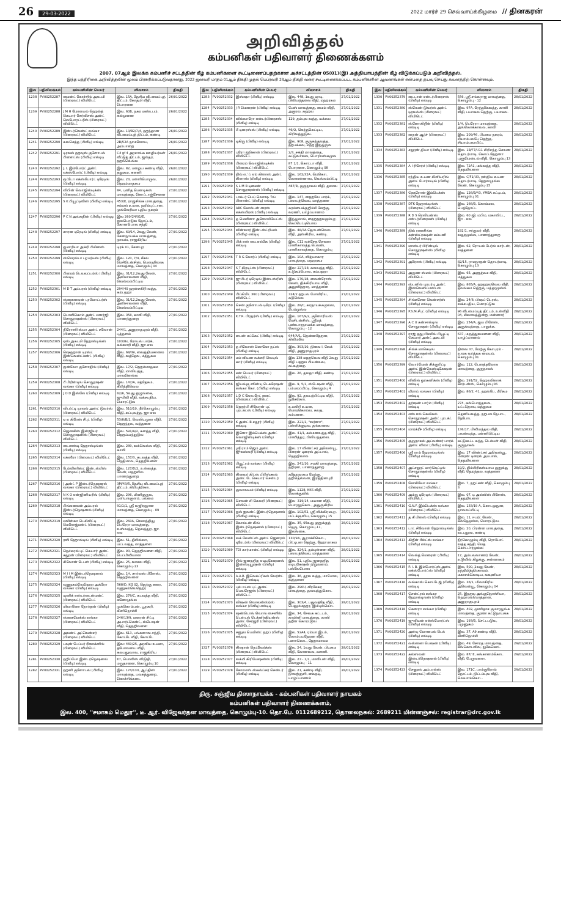26 29-03-2022
2022 மார்ச் 29 செவ்வாய்க்கிழமை // தினகரன்
அறிவித்தல்
கம்பனிகள் பதிவாளர் திணைக்களம்
2007, 07ஆம் இலக்க கம்பனிச் சட்டத்தின் கீழ் கம்பனிகளை கூட்டிணைப்பதற்கான அச்சட்டத்தின் 05(01)(இ) அத்தியாயத்தின் கீழ் விடுக்கப்படும் அறிவித்தல்.
இந்த பத்திரிகை அறிவித்தலின் மூலம் பிரசுரிக்கப்படுவதானது, 2022 ஜனவரி மாதம் 01ஆம் திகதி முதல் பெப்ரவரி 28ஆம் திகதி வரை கூட்டிணைக்கப்பட்ட கம்பனிகளின் ஆவணங்கள் என்பதை தயவு செய்து கவனத்திற் கொள்ளவும்.
| இல | பதிவிலக்கம் | கம்பனியின் பெயர் | விலாசம் | திகதி |
| --- | --- | --- | --- | --- |
| 1238 | PV00252287 | மைன்ட் கோச்சிங் அகடமி (பிரைவட்) லிமிடெட் | இல. 15A, தேசிய வீடமைப்புத் திட்டம், கோதமி வீதி, பொரளை | 26/01/2022 |
| 1239 | PV00252288 | J M H மோபைல் ஹெல்த் கெயார் சேர்விசஸ் அன்ட் லெபோரட்டரீஸ் (பிரைவட்) லிமிடெட் | இல. 60B, நகர மண்டபம், கல்முனை | 26/01/2022 |
| 1240 | PV00252289 | இன்டர்வெஸ்ட் லங்கா (பிரைவட்) லிமிடெட் | இல. 13/B2/7/4, ஹந்தான வீடமைப்புத் திட்டம், கண்டி | 26/01/2022 |
| 1241 | PV00252290 | சுவசெத்த (பிவீடி) எல்டிடி | 2B/52A நாமலோய, அம்பாறை | 26/01/2022 |
| 1242 | PV00252291 | டிரவல் ஹவுஸ் குளோபல் பிளைட்ஸ் (பிவீடி) எல்டிடி | C4 gf 4 அரசாங்க ஊழியர்கள் வீட்டுத் திட்டம், ஜல்தர, ஹங்வெல்ல | 26/01/2022 |
| 1243 | PV00252292 | J. I. இம்போர்ட் அன்ட் எக்ஸ்போர்ட் (பிவீடி) எல்டிடி | இல. 82, பழைய கண்டி வீதி, தலுகம, களனி | 26/01/2022 |
| 1244 | PV00252293 | ஒட்டோ எக்ஸ்போர்ட் டிரேடிங் (பிவீடி) எல்டிடி | இல. 23, பள்ளிபொருவ, ஹெம்மாதகம | 26/01/2022 |
| 1245 | PV00252294 | விபின் லொஜிஸ்டிக்ஸ் (பிரைவட்) லிமிடெட் | 84, புனித பெனடிக்ஸ் மாவத்தை, கொட்டாஞ்சேனை | 27/01/2022 |
| 1246 | PV00252295 | S K பியூட்டிலின் (பிவீடி) எல்டிடி | 453/E, ராஜசிங்க மாவத்தை, சம்மல் உயன, ஹிம்புட்டான, முல்லேரியா புதிய நகரம் | 27/01/2022 |
| 1247 | PV00252296 | P C N அல்கதின் (பிவீடி) எல்டிடி | இல 260/24/01/E, ஒலபொடுவ தோட்டம், கோனபொல சந்தி | 27/01/2022 |
| 1248 | PV00252297 | சாரன டிரேடிங் (பிவீடி) எல்டிடி | இல. 69/14, 2வது லேன், சேனநாயக்க மாவத்தை, நாவல, ராஜகிரிய | 27/01/2022 |
| 1249 | PV00252298 | ஓமாரியா அக்ரி பிசினஸ் (பிவீடி) எல்டிடி | டிரக் 01, சேனபுர | 27/01/2022 |
| 1250 | PV00252299 | ஸ்மெரல்டா புரபர்டீஸ் (பிவீடி) எல்டிடி | இல. 120, 7/4, சீசல் ரெசிடென்சிஸ், பௌதலோக மாவத்தை, கொழும்பு 04 | 27/01/2022 |
| 1251 | PV00252300 | பிரைம் டெவலப்பர்ஸ் (பிவீடி) எல்டிடி | இல. 31/12,2வது லேன், அவிசாவளை வீதி, வெல்லம்பிட்டிய | 27/01/2022 |
| 1252 | PV00252301 | M D T அப்பரல் (பிவீடி) எல்டிடி | 294/40 ஹன்சகிரி வத்த, கம்பஹா | 27/01/2022 |
| 1253 | PV00252302 | ஸ்கைலைன் புரமோட்டர்ஸ் (பிவீடி) எல்டிடி | இல. 31/12,2வது லேன், அவிசாவளை வீதி, வெல்லம்பிட்டிய | 27/01/2022 |
| 1254 | PV00252303 | டொலிகொம் அன்ட் எனர்ஜி சொலூஷன்ஸ் (பிரைவட்) லிமிடெட் | இல. 358, காலி வீதி, பாணந்துறை | 27/01/2022 |
| 1255 | PV00252304 | நிரோஸி ஸ்பா அன்ட் சலோன் (பிரைவட்) லிமிடெட் | 244/1, அனுராதபுரம் வீதி, புத்தளம் | 27/01/2022 |
| 1256 | PV00252305 | ஏஸ் அகடமி ஹோல்டிங்ஸ் (பிவீடி) எல்டிடி | 103/8x, ரோயல் பார்க், கல்வாரி வீதி, ஜா-எல | 27/01/2022 |
| 1257 | PV00252306 | ஷெஹான் டிரஸ்ட் இன்வெஸ்ட்மன்ட் (பிவீடி) எல்டிடி | இல. 68/39, வைத்தியசாலை வீதி, வத்தேவ, மத்துகம | 27/01/2022 |
| 1258 | PV00252307 | ஒன்வோ குளோதிங் (பிவீடி) எல்டிடி | இல. 17/2, ஹெம்மாதகம வீதி, மாவியத்த, மாவனெல்ல | 27/01/2022 |
| 1259 | PV00252308 | பீ பிரின்டிங் சொலூஷன் லங்கா (பிவீடி) எல்டிடி | இல. 147/A, மத்தேகம, கிரிந்திவெல | 27/01/2022 |
| 1260 | PV00252309 | J O D இஸ்லே (பிவீடி) எல்டிடி | 62/6, 5வது ஒழுங்கை, ஜுபிலி வீதி, லக்சபதிய, மொரட்டுவ | 27/01/2022 |
| 1261 | PV00252310 | லிபர்ட்டி டிரவல் அன்ட் டுவர்ஸ் (பிரைவட்) லிமிடெட் | இல. 510/10, நீர்கொழும்பு வீதி, கப்புவத்த, ஜா-எல | 27/01/2022 |
| 1262 | PV00252311 | ஏ ஏ கிரேஸ் சீபுட் (பிவீடி) எல்டிடி | 53/8/B/1, வெலியமுன வீதி, ஹெந்தல, வத்தளை | 27/01/2022 |
| 1263 | PV00252312 | ஜெனசிஸ் இன்ஜியர் சொலூஷன்ஸ் (பிரைவட்) லிமிடெட் | இல. 591/A/2, களத்த வீதி, ஹெய்யந்துடுவ | 27/01/2022 |
| 1264 | PV00252313 | டைனஸ்டி ஹோல்டிங்ஸ் (பிவீடி) எல்டிடி | இல. 289, வக்வெல்ல வீதி, காலி | 27/01/2022 |
| 1265 | PV00252314 | எக்ஸீரா (பிரைவட்) லிமிடெட் | இல. 157/3, கடவத்த வீதி, நெதிமால, தெஹிவளை | 27/01/2022 |
| 1266 | PV00252315 | பேர்வினிஸ்ட் இன்டஸ்ரிஸ் (பிரைவட்) லிமிடெட் | இல. 127/D/2, உஸ்வத்த லேன், மஹவில பாணந்துறை | 27/01/2022 |
| 1267 | PV00252316 | J அன்ட் P இன்டர்நெஷனல் லங்கா (பிரைவட்) லிமிடெட் | 3M/43/5, தேசிய வீடமைப்புத் திட்டம், கிரிபத்கொட | 27/01/2022 |
| 1268 | PV00252317 | N K O என்ஜினியரிங் (பிவீடி) எல்டிடி | இல. 296, மினிகுருல, புளியங்குளம், பல்மை | 27/01/2022 |
| 1269 | PV00252318 | பிங்கலைன் அப்பரல் இன்டர்நெஷனல் (பிவீடி) எல்டிடி | 91/1/1, ஸ்ரீ வஜிரஞான மாவத்தை, கொழும்பு - 09 | 27/01/2022 |
| 1270 | PV00252319 | எவின்கா பெசிலிட்டி மெனேஜ்மன்ட் (பிரைவட்) லிமிடெட் | இல. 260A, வெலந்திது பெரேரா மாவத்தை, உஸ்வத்த, தெலத்துர, ஜா-எல | 27/01/2022 |
| 1271 | PV00252320 | ரவி ஹோல்டிங் (பிவீடி) எல்டிடி | இல. 51, தீவில்லா, யட்டவத்த, மாத்தளை | 27/01/2022 |
| 1272 | PV00252321 | நெச்சுரல் புட் கெயார் அன்ட் சலூன் (பிரைவட்) லிமிடெட் | இல. 93, தெஹிவளை வீதி, பெப்பிலியான | 27/01/2022 |
| 1273 | PV00252322 | சிலோன் டேபள் (பிவீடி) எல்டிடி | இல. 25, வாசல வீதி, கொழும்பு-13 | 27/01/2022 |
| 1274 | PV00252323 | M I I M இன்டர்நெஷனல் (பிவீடி) எல்டிடி | இல. 1H, சார்லஸ் பிளேஸ், தெஹிவளை | 27/01/2022 |
| 1275 | PV00252324 | வுணுகம்வெஹெர அக்ரோ லங்கா (பிவீடி) எல்டிடி | 568/D, KG 02, தெற்கு கரை, வுனுகம்வெஹெர | 27/01/2022 |
| 1276 | PV00252325 | யுனிக் என்டர்டைன்மன்ட் (பிரைவட்) லிமிடெட் | இல. 279/C, கடவத்த வீதி, கணேமுல்ல | 27/01/2022 |
| 1277 | PV00252326 | மிலானோ நோர்தன் (பிவீடி) எல்டிடி | முக்கொம்பன், பூநகரி, கிளிநொச்சி | 27/01/2022 |
| 1278 | PV00252327 | ஸ்கைமெக்ஸ் லங்கா (பிரைவட்) லிமிடெட் | 246/13/9, மரைன் சிட்டி அபார்ட்மென்ட், ஸ்டேஷன் வீதி, தெஹிவளை | 27/01/2022 |
| 1279 | PV00252328 | அவன்ட் அட்வென்சர் (பிரைவட்) லிமிடெட் | இல. 613, பங்களாவ சந்தி, கோட்டே வீதி, கோட்டே | 27/01/2022 |
| 1280 | PV00252329 | டவுன் பேப்பர் ரீசைக்ளிங் (பிரைவட்) லிமிடெட் | இல: 469/25, அரலிய உயன, தபோவனய வீதி, கலபலுவாவ, ராஜகிரிய | 27/01/2022 |
| 1281 | PV00252330 | ஹிப்போ இன்டர்நெஷனல் (பிவீடி) எல்டிடி | E7, பொலிஸ் விடுதி, மருதானை, கொழும்பு 10 | 27/01/2022 |
| 1282 | PV00252331 | ஹனி குளோபல் (பிவீடி) எல்டிடி | இல. 174/130, ஆப்தின் மாவத்தை, பலகத்துறை, கொச்சிக்கடை | 27/01/2022 |
| இல | பதிவிலக்கம் | கம்பனியின் பெயர் | விலாசம் | திகதி |
| --- | --- | --- | --- | --- |
| 1283 | PV00252332 | இஸ்ஷா (பிவீடி) எல்டிடி | இல. 448, 1வது மாடி, பிலியந்தலை வீதி, மஹரகம | 27/01/2022 |
| 1284 | PV00252333 | J R மெரைன் (பிவீடி) எல்டிடி | பேஸ் மாவத்தை, மைம் வீதி, அகுரல, கஹவ | 27/01/2022 |
| 1285 | PV00252334 | வில்லாரோ என்டர்பிரைசஸ் (பிவீடி) எல்டிடி | 129, தம்புவ வத்த, யக்கல | 27/01/2022 |
| 1286 | PV00252335 | பீ டிரைஸ்ஸ் (பிவீடி) எல்டிடி | 46/O, கெந்தகெட்டிய, கிரிவத்துடுவ. | 27/01/2022 |
| 1287 | PV00252336 | டிகிரு (பிவீடி) எல்டிடி | இல. 908, குருகந்தவத்த, ஹபக்கல, மஹ இந்துருவ | 27/01/2022 |
| 1288 | PV00252337 | புரோ ஐகொன் (பிரைவட்) லிமிடெட் | 2/3, சக்தி மாவத்தை, கட்டுவாவல, பொரலஸ்கமுவ | 27/01/2022 |
| 1289 | PV00252338 | பிரைம் லொஜிஸ்டிக்ஸ் (பிரைவட்) லிமிடெட் | 87 1/1, கொட்டா வீதி, பொரளை, கொழும்பு 08 | 27/01/2022 |
| 1290 | PV00252339 | நிவ் எ.்ப் எம் கிளாஸ் அன்ட் கிளாஸ் (பிவீடி) எல்டிடி | இல. 162/32A, மெகொட கொலன்னாவ, வெல்லம்பிட்டி | 27/01/2022 |
| 1291 | PV00252340 | S L M B டிசைன் சொலூஷன்ஸ் (பிவீடி) எல்டிடி | 487/B, குருநாகல் வீதி, தலாவ | 27/01/2022 |
| 1292 | PV00252341 | டாக்டர் பெப் வொஷ ிங் பிளான்ட் (பிவீடி) எல்டிடி | இல. 147, ஹைவே பார்க், பலாபத்வெல, மாத்தளை | 27/01/2022 |
| 1293 | PV00252342 | ABC கோல்டன் ரைஸ் எக்ஸ்பிரஸ் (பிவீடி) எல்டிடி | கரம்பைக்குறிச்சி மேற்கு, வரணி, யாழ்ப்பாணம் | 27/01/2022 |
| 1294 | PV00252343 | த மெலினா அஸோசியேட்ஸ் (பிரைவட்) லிமிடெட் | இந்துமால், ஹைஹலகும்புர, கெப்பெட்டிபொல | 27/01/2022 |
| 1295 | PV00252344 | வின்வார் இன்டஸ்ட்ரியல் (பிவீடி) எல்டிடி | இல. 48/3A தொடன்வெல வீதி, அஸ்கிரிய, கண்டி. | 27/01/2022 |
| 1296 | PV00252345 | பிக் என் பை.எல்கே (பிவீடி) எல்டிடி | இல. C12 லக்சேத செவன மாளிகாவத்த பெலஸ், மாளிகாவத்தை, கொழும்பு | 27/01/2022 |
| 1297 | PV00252346 | T R G கோர்ப் (பிவீடி) எல்டிடி | இல. 10A, வித்யாகார மாவத்தை, மஹரகம | 27/01/2022 |
| 1298 | PV00252347 | S T கிரடிட்ஸ் (பிரைவட்) லிமிடெட் | இல: 227/18, கலவத்த வீதி, உடுகம்பொல, கம்பஹா | 27/01/2022 |
| 1299 | PV00252348 | ஜுபிடர் டிரேடிங் இன்டஸ்ரிஸ் (பிரைவட்) லிமிடெட் | இல. 170/18, வைன்ரோஸ் லேன், திக்கிரியாய வீதி, அலுவிஹார, மாத்தளை | 27/01/2022 |
| 1300 | PV00252349 | பிட்கிபிட் 360 (பிரைவட்) லிமிடெட் | 324/2 ஹபல போமிரிய, கடுவெல | 27/01/2022 |
| 1301 | PV00252350 | சென் குளோபல் டிரேட் (பிவீடி) எல்டிடி | இல. 28/C, கரநாயக்கமுல்ல, பெம்முல்ல | 27/01/2022 |
| 1302 | PV00252351 | K.T.R. பிரதர்ஸ் (பிவீடி) எல்டிடி | இல. 167/9/2, குளோரியஸ் ரெசிடன்சிஸ், ஸ்ரீமத் பண்டாரநாயக்க மாவத்தை, கொழும்பு - 12 | 27/01/2022 |
| 1303 | PV00252352 | பைன் கட்கெட் (பிவீடி) எல்டிடி | 644/A/1, தென்னஹேன, கிலிமலே | 27/01/2022 |
| 1304 | PV00252353 | த சிலோன் கொகோ நட்ஸ் (பிவீடி) எல்டிடி | இல. 393/10, நிலை I, லேக் வீதி, அனுராதபுரம் | 27/01/2022 |
| 1305 | PV00252354 | மம் லியன லக்சரி வெடிங் கார் (பிவீடி) எல்டிடி | இல 138 மஹவெல வீதி 2வது வீதி பஹல பியன்வல, கடவத்தை | 27/01/2022 |
| 1306 | PV00252355 | சன் பெயர் (பிரைவட்) லிமிடெட் | இல. 26, தலதா வீதி, கண்டி | 27/01/2022 |
| 1307 | PV00252356 | ஜியங்கு ஸின்யு டெகரேஷன் லங்கா கோ. (பிவீடி) எல்டிடி | இல. 9, 5/1, ஸ்டேஷன் வீதி, பம்பலப்பிட்டி, கொழும்பு 4 | 27/01/2022 |
| 1308 | PV00252357 | L D C கோபரேட் கைட் (பிரைவட்) லிமிடெட் | இல. 92, தலபத்பிட்டிய வீதி, நுகேகொட | 27/01/2022 |
| 1309 | PV00252358 | ஹெர்பி சிலோன் புட் புரடக்ட்ஸ் (பிவீடி) எல்டிடி | உமகிரி உயன, மொரகொல்ல, கலத, கம்பளை. | 27/01/2022 |
| 1310 | PV00252359 | K அன்ட் B சதூர் (பிவீடி) எல்டிடி | இல. 221/1, "வர்னா", பள்ளிக்குடிவ, தங்காலை | 27/01/2022 |
| 1311 | PV00252360 | இனோ இம்பெக்ஸ் அன்ட் லொஜிஸ்டிக்ஸ் (பிவீடி) எல்டிடி | இல. 41/1, கம்மனவத்த வீதி, மாவித்தர, பிலியந்தலை. | 27/01/2022 |
| 1312 | PV00252361 | ஸ்ரீ ராம் ஜெம் அன்ட் ஜுவல்லரி (பிவீடி) எல்டிடி | இல. 17 விண்ட்சர் அவென்யூ, மரைன் டிரைவ் அப்பால், தெஹிவால | 27/01/2022 |
| 1313 | PV00252362 | பியூட்ரம் லங்கா (பிவீடி) எல்டிடி | இல. 241/10, சமகி மாவத்தை, ஹிரன, பாணந்துறை | 27/01/2022 |
| 1314 | PV00252363 | கினவர் கிட்ஸ் பிரிஸ்கூல் அன்ட் டே கெயார் சென்டர் (பிவீடி) எல்டிடி | கஹேநாகம மேற்கு, ஹிதெல்லன, இரத்தினபுரி | 27/01/2022 |
| 1315 | PV00252364 | குவாலயம் (பிவீடி) எல்டிடி | இல. 1128, KKS வீதி, கொக்குவில் | 27/01/2022 |
| 1316 | PV00252365 | செவன் சி கெலரி (பிரைவட்) லிமிடெட் | இல- 319/14, மயான வீதி, பொரலுகொட, அதுருகிரிய | 27/01/2022 |
| 1317 | PV00252366 | ஓல் ஐலன்ட் இன்டர்நெஷனல் (பிவீடி) எல்டிடி | இல. 102/52, ஸ்ரீ விக்கிரமபுர, மட்டக்குளிய, கொழும்பு 15 | 28/01/2022 |
| 1318 | PV00252367 | கோல்டன் கிங் இன்டர்நெஷனல் (பிரைவட்) லிமிடெட் | இல. 35, 05வது குறுக்குத் தெரு, கொழும்பு-11, இலங்கை. | 28/01/2022 |
| 1319 | PV00252368 | லக் லேன்ட்ஸ் அன்ட் ஜெனரல் டிரேடர்ஸ் (பிரைவட்) லிமிடெட் | 130/9A, ஆராச்சிகொட, பிட்டிபன தெற்கு, ஹோமாகம | 28/01/2022 |
| 1320 | PV00252369 | TDI கார்மான்ட் (பிவீடி) எல்டிடி | இல. 324/1, தம்புள்ளை வீதி, பலாபத்வெல, மாத்தளை | 28/01/2022 |
| 1321 | PV00252370 | நிவ் ஜனஹித எடியுகேஷனல் இன்ஸ்டியூஷன் (பிவீடி) எல்டிடி | இல. 51, புதிய ஜனஹித எடியுகேஷன் நிறுவனம், பல்லேபொல | 28/01/2022 |
| 1322 | PV00252371 | A.A.R. இலெக்ட்ரிகல் வேர்ள்ட் (பிவீடி) எல்டிடி | இல. 36, தூவ வத்த, மாபோல, வத்தளை | 28/01/2022 |
| 1323 | PV00252372 | புல் ஈட்ஸ் புட் அன்ட் பெவரேஜஸ் (பிரைவட்) லிமிடெட் | இல. 290U, வீரசேகர மாவத்தை, தலவத்துகொட | 28/01/2022 |
| 1324 | PV00252373 | விஷன் வொலன்ஸ்ர்ஸ் லங்கா (பிவீடி) எல்டிடி | இல. 303/4, பதுவத்தே வீதி, பெலும்மஹர, இம்புல்கொட | 28/01/2022 |
| 1325 | PV00252374 | ஷன்டொங் வொங் சைனீஸ் டென்டல் டெக்னிஷியன்ஸ் அன்ட் சேர்ஜரி (பிரைவட்) லிமிடெட் | இல. 34, சேவக கட்டடம், காமினி மாவத்தை, காலி ஹீன கொரட்டுவ | 28/01/2022 |
| 1326 | PV00252375 | சனுல பெயின்ட் ஹப் (பிவீடி) எல்டிடி | இல. 52A4, ரம்யா இடம், கொம்பயஹேன வீதி, பனாகொட, ஹோமாகம | 28/01/2022 |
| 1327 | PV00252376 | கிஷான் நெட்வேர்க்ஸ் (பிரைவட்) லிமிடெட் | இல. 24, 1வது லேன், பியகம வீதி, கோனவல, களனி. | 28/01/2022 |
| 1328 | PV00252377 | வக்மி கிரியேஷன்ஸ் (பிவீடி) எல்டிடி | இல. 23 - 1/1, மாலிபன் வீதி, கொழும்பு - 11 | 28/01/2022 |
| 1329 | PV00252378 | சோலாஸ் ஸ்கல்ப்சர் சென்டர் (பிவீடி) எல்டிடி | இல. 21, கண்டி வீதி, நாவற்குளி, கைதடி, யாழ்ப்பாணம் | 28/01/2022 |
| இல | பதிவிலக்கம் | கம்பனியின் பெயர் | விலாசம் | திகதி |
| --- | --- | --- | --- | --- |
| 1330 | PV00252379 | டைடான் என்டர்பிரைசஸ் (பிவீடி) எல்டிடி | 556, ஸ்ரீ சங்கராஜ மாவத்தை, கொழும்பு - 12 | 28/01/2022 |
| 1331 | PV00252380 | ஸ்வென் டுவர்ஸ் அன்ட் டிரவல்ஸ் (பிரைவட்) லிமிடெட் | இல. 97A, ரேந்தகேவத்த, காலி வீதி, பயாகல தெற்கு, பயாகல. | 28/01/2022 |
| 1332 | PV00252381 | ஸ்னோகிறீன் (பிவீடி) எல்டிடி | 1/H, பெரேரா மாவத்தை, அங்கொக்காவல, காலி | 28/01/2022 |
| 1333 | PV00252382 | நைன் ஆர்ச் (பிரைவட்) லிமிடெட் | இல. 209/46, பியகம நகரம், சியாம்பலபே தெற்கு, சியாம்பலாபிட்ட | 28/01/2022 |
| 1334 | PV00252383 | சலூன் தியா (பிவீடி) எல்டிடி | இல. 1B/F7/U11 சிரிசந்த செவன தொடர்மாடி, கொட்டஹேனா புளுமென்டல் வீதி, கொழும்பு 13 | 28/01/2022 |
| 1335 | PV00252384 | A I ரிசேர்ச் (பிவீடி) எல்டிடி | இல. 72A1, மல்வத்த வீதி, தெஹிவளை | 28/01/2022 |
| 1336 | PV00252385 | ரந்திய உயன கிளியரிங் அன்ட் போர்வடிங் (பிவீடி) எல்டிடி | இல. C/F1/U3, ரன்திய உயன தொடர்மாடி, ஹேனமுல்ல லேன், கொழும்பு-15 | 28/01/2022 |
| 1337 | PV00252386 | ஷெரோன் இம்பெக்ஸ் (பிவீடி) எல்டிடி | இல. 126/B/43, YMBA கட்டிடம், கொழும்பு 01 | 28/01/2022 |
| 1338 | PV00252387 | DTK ஹோல்டிங்ஸ் (பிரைவட்) லிமிடெட் | இல. 166/B, கொம்மல, பெந்தோட்ட | 28/01/2022 |
| 1339 | PV00252388 | R D S ரெலியன்ஸ் என்டர்பிரைசஸ் (பிவீடி) எல்டிடி | இல. 60 ஜி, மபிம, மகாவிட்ட, ஜா - எல | 28/01/2022 |
| 1340 | PV00252389 | நிவ் ரணசிங்க கன்ஸ்ட்ரக்ஷன் கம்பனி (பிவீடி) எல்டிடி | 192/1, சர்குலர் வீதி, வதுரமுல்ல, பாணந்துறை | 28/01/2022 |
| 1341 | PV00252390 | மாஸ்டர் பிரின்டிங் சொலூஷன்ஸ் (பிவீடி) எல்டிடி | இல. 62, ரோயல் பேர்ல் கார்டன், வத்தளை | 28/01/2022 |
| 1342 | PV00252391 | அரோஸ் (பிவீடி) எல்டிடி | 82/15, ராமநாதன் தொடர்மாடி, கொழும்பு 13 | 28/01/2022 |
| 1343 | PV00252392 | அருண ஸ்டீல் (பிரைவட்) லிமிடெட் | இல. 65, அளுத்கம வீதி, மத்துகம | 28/01/2022 |
| 1344 | PV00252393 | ஸ்டனில் புரபர்டி அன்ட் இன்வெஸ்ட்மன்ட்ஸ் (பிரைவட்) லிமிடெட் | இல. 865/A, ஹஹலவெல வீதி, தலங்கம தெற்கு, பத்தரமுல்ல | 28/01/2022 |
| 1345 | PV00252394 | சிங்கசேன வென்சர்ஸ் (பிவீடி) எல்டிடி | இல. 24/8, பிஷப் டெரஸ், லக்சபதிய, மொரட்டுவ | 28/01/2022 |
| 1346 | PV00252395 | P.S.M சீபுட் (பிவீடி) எல்டிடி | 96 வீடமைப்புத் திட்டம், உள்வீதி 04, சிலாவத்துறை, மன்னார் | 28/01/2022 |
| 1347 | PV00252396 | A C U கன்சால்டிங் சொலூஷன் (பிவீடி) எல்டிடி | இல. 254/A, ஜய பிளேஸ், அருக்வத்தை, பாதுக்க. | 28/01/2022 |
| 1348 | PV00252397 | ராஜ் தலு பிசசிங் பியூட்டி கெயார் அன்ட் அகடமி (பிவீடி) எல்டிடி | 637, மருத்துவமனை வீதி, யாழ்ப்பாணம் | 28/01/2022 |
| 1349 | PV00252398 | சில்க் மாகெடிங் சொலூஷன்ஸ் (பிரைவட்) லிமிடெட் | நிலை 37, மேற்கு கோபுரம் - உலக வர்த்தக மையம், கொழும்பு 01 | 28/01/2022 |
| 1350 | PV00252399 | வொர்மென் சிக்குரிட்டி அன்ட் இன்வெஸ்டிகேஷன் (பிரைவட்) லிமிடெட் | இல. 112, பௌத்தலோக மாவத்தை, குருநாகல் | 28/01/2022 |
| 1351 | PV00252400 | லிவிங் ஓர்கனிக்ஸ் (பிவீடி) எல்டிடி | இல. 291/52, ஹெவலொக் கார்டன்ஸ், கொழும்பு 06 | 28/01/2022 |
| 1352 | PV00252401 | மிராய் லங்கா (பிவீடி) எல்டிடி | இல. 86/2, 41, ஹல்பே, மீரிகம | 28/01/2022 |
| 1353 | PV00252402 | தர்ஷன் பார்ம் (பிவீடி) எல்டிடி | 274, கல்பொத்தவல, யட்டதொல, மத்துகம | 28/01/2022 |
| 1354 | PV00252403 | எஸ் எல் கெமிகல் சொலூஷன் அன்ட் புரடக்ட் (பிரைவட்) லிமிடெட் | தெனியவத்த, ஹபல நேபாட, நேபோட | 28/01/2022 |
| 1355 | PV00252404 | மார்க்ரீச் (பிவீடி) எல்டிடி | 136/17, பிலியந்தல வீதி, பலன்வத்த, பன்னிபிட்டிய | 28/01/2022 |
| 1356 | PV00252405 | குருநாகல் அட்வன்சர் பார்க் அன்ட் விலா (பிவீடி) எல்டிடி | கட்டுகூட்ட கந்த, டெம்பள் வீதி, குருநாகல் | 28/01/2022 |
| 1357 | PV00252406 | ஸ்ரீ ராம் ஹோல்டிங்ஸ் (பிவீடி) எல்டிடி | இல. 17 விண்ட்சர் அவென்யூ, மரைன் டிரைவ் அப்பால், தெஹிவளை | 28/01/2022 |
| 1358 | PV00252407 | அப்சலூட் மார்கெட்டிங் சொலூஷன்ஸ் (பிவீடி) எல்டிடி | 19/2, திம்பிரிகஸ்யாய குறுக்கு வீதி, ஹெந்தல, வத்தளை | 28/01/2022 |
| 1359 | PV00252408 | சோசியோ லங்கா (பிரைவட்) லிமிடெட் | இல. 7, ஹட்சன் வீதி, கொழும்பு 3 | 28/01/2022 |
| 1360 | PV00252409 | அம்ரு டிரேடிங் (பிரைவட்) லிமிடெட் | இல. 07, டி அல்விஸ் பிளேஸ், தெஹிவளை | 28/01/2022 |
| 1361 | PV00252410 | G.N.F. இம்பெக்ஸ் லங்கா (பிரைவட்) லிமிடெட் | இல. 133/19 A, கொடமுதுன, நாவலப்பிட்டி | 28/01/2022 |
| 1362 | PV00252411 | த கீ பிளஸ் (பிவீடி) எல்டிடி | இல. 11, ஈபர்ட் லேன், கல்தேமுல்ல, மொரட்டுவ. | 28/01/2022 |
| 1363 | PV00252412 | டாட் சிலோன் ஹோல்டிங்ஸ் (பிவீடி) எல்டிடி | இல. 20, பிரன்ன மாவத்தை, வடபுலுவ, கண்டி | 28/01/2022 |
| 1364 | PV00252413 | கிறீன் பீல்ட்ஸ் லங்கா (பிவீடி) எல்டிடி | நீர்கொழும்பு வீதி, ரொபோட் வத்த சந்தி, மெத கொட்டாரமுல்ல | 28/01/2022 |
| 1365 | PV00252414 | வெல்த் மெரைன் (பிவீடி) எல்டிடி | 17, அம்பலவாணர் லேன், உடுவில் கிழக்கு, சுன்னாகம் | 28/01/2022 |
| 1366 | PV00252415 | P. I. B. இம்போர்ட்ஸ் அன்ட் எக்ஸ்போர்ட்ஸ் (பிவீடி) எல்டிடி | இல. 500, 2வது லேன், நந்திமித்திரகாமம், மகாசக்கொடிய, வவுனியா | 28/01/2022 |
| 1367 | PV00252416 | லங்காஸ் கொட்டேஜ் (பிவீடி) எல்டிடி | இல. 36/1, மிலாகிரிய அவென்யூ, கொழும்பு 04 | 28/01/2022 |
| 1368 | PV00252417 | சென்ட்ரல் லங்கா ஹோல்டிங்ஸ் (பிவீடி) எல்டிடி | 25, இஹல அங்குநொச்சியா, ஹொரவ்பொத்தான, அனுராதபுரம் | 28/01/2022 |
| 1369 | PV00252418 | கெனரா லங்கா (பிவீடி) எல்டிடி | இல. 402, முனிதாச குமாரதுங்க மாவத்தை, குரண கட்டுநாயக்க | 28/01/2022 |
| 1370 | PV00252419 | ஜுலியன் எக்ஸ்போர்ட்ஸ் (பிவீடி) எல்டிடி | இல. 193/B, செட்டபடுவ, பமுனுகம | 28/01/2022 |
| 1371 | PV00252420 | அன்பு மொபைல் டெக் (பிவீடி) எல்டிடி | இல. 37, A9 கண்டி வீதி, கிளிநொச்சி | 28/01/2022 |
| 1372 | PV00252421 | லஸ்ஸன பெஷன் (பிவீடி) எல்டிடி | இல. 49, சோரத மாவத்தை, கங்கொடவில, நுகேகொட | 29/01/2022 |
| 1373 | PV00252422 | கல்ஸலன் இன்டர்நெஷனல் (பிவீடி) எல்டிடி | இல. 87/ E, கங்கானம்கொட வீதி, பேருவளை. | 29/01/2022 |
| 1374 | PV00252423 | செனுஸ் அப்பரல்ஸ் (பிரைவட்) லிமிடெட் | இல. 171C, பாம்குரோவ் தோட்டம், நிட்டம்புவ வீதி, வெயாங்கொட. | 29/01/2022 |
திரு. சஞ்ஜீவ திஸாநாயக்க - கம்பனிகள் பதிவாளர் நாயகம்
கம்பனிகள் பதிவாளர் திணைக்களம்,
இல. 400, ''சமாகம் மெதுர'', டீ. ஆர். விஜேவர்தன மாவத்தை, கொழும்பு-10. தொ.பே. 0112689212, தொலைநகல்: 2689211 மின்னஞ்சல்: registrar@drc.gov.lk